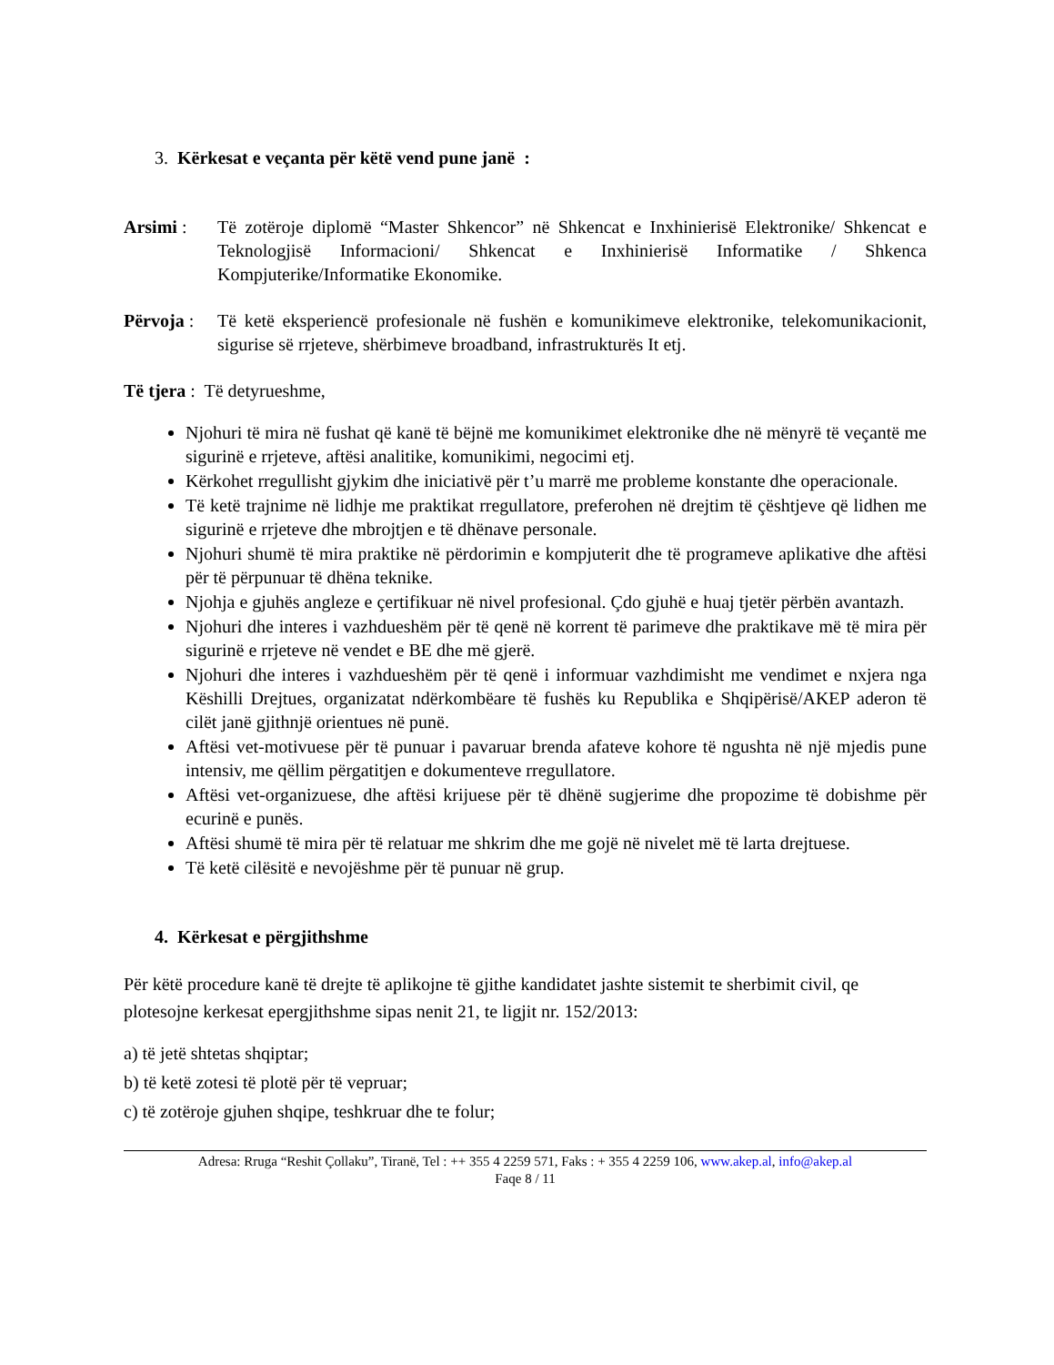3. Kërkesat e veçanta për këtë vend pune janë :
Arsimi : Të zotëroje diplomë “Master Shkencor” në Shkencat e Inxhinierisë Elektronike/ Shkencat e Teknologjisë Informacioni/ Shkencat e Inxhinierisë Informatike / Shkenca Kompjuterike/Informatike Ekonomike.
Përvoja :
Të ketë eksperiencë profesionale në fushën e komunikimeve elektronike, telekomunikacionit, sigurise së rrjeteve, shërbimeve broadband, infrastrukturës It etj.
Të tjera : Të detyrueshme,
Njohuri të mira në fushat që kanë të bëjnë me komunikimet elektronike dhe në mënyrë të veçantë me sigurinë e rrjeteve, aftësi analitike, komunikimi, negocimi etj.
Kërkohet rregullisht gjykim dhe iniciativë për t’u marrë me probleme konstante dhe operacionale.
Të ketë trajnime në lidhje me praktikat rregullatore, preferohen në drejtim të çështjeve që lidhen me sigurinë e rrjeteve dhe mbrojtjen e të dhënave personale.
Njohuri shumë të mira praktike në përdorimin e kompjuterit dhe të programeve aplikative dhe aftësi për të përpunuar të dhëna teknike.
Njohja e gjuhës angleze e çertifikuar në nivel profesional. Çdo gjuhë e huaj tjetër përbën avantazh.
Njohuri dhe interes i vazhdueshëm për të qenë në korrent të parimeve dhe praktikave më të mira për sigurinë e rrjeteve në vendet e BE dhe më gjerë.
Njohuri dhe interes i vazhdueshëm për të qenë i informuar vazhdimisht me vendimet e nxjera nga Këshilli Drejtues, organizatat ndërkombëare të fushës ku Republika e Shqipërisë/AKEP aderon të cilët janë gjithnjë orientues në punë.
Aftësi vet-motivuese për të punuar i pavaruar brenda afateve kohore të ngushta në një mjedis pune intensiv, me qëllim përgatitjen e dokumenteve rregullatore.
Aftësi vet-organizuese, dhe aftësi krijuese për të dhënë sugjerime dhe propozime të dobishme për ecurinë e punës.
Aftësi shumë të mira për të relatuar me shkrim dhe me gojë në nivelet më të larta drejtuese.
Të ketë cilësitë e nevojëshme për të punuar në grup.
4. Kërkesat e përgjithshme
Për këtë procedure kanë të drejte të aplikojne të gjithe kandidatet jashte sistemit te sherbimit civil, qe plotesojne kerkesat epergjithshme sipas nenit 21, te ligjit nr. 152/2013:
a) të jetë shtetas shqiptar;
b) të ketë zotesi të plotë për të vepruar;
c) të zotëroje gjuhen shqipe, teshkruar dhe te folur;
Adresa: Rruga “Reshit Çollaku”, Tiranë, Tel : ++ 355 4 2259 571, Faks : + 355 4 2259 106, www.akep.al, info@akep.al
Faqe 8 / 11